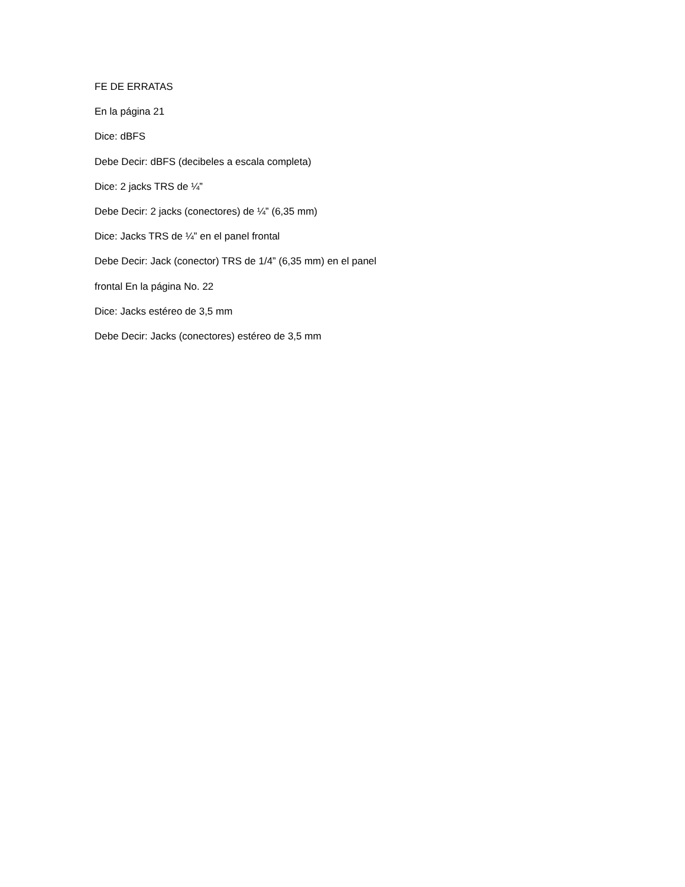FE DE ERRATAS
En la página 21
Dice: dBFS
Debe Decir: dBFS (decibeles a escala completa)
Dice: 2 jacks TRS de ¼”
Debe Decir: 2 jacks (conectores) de ¼” (6,35 mm)
Dice: Jacks TRS de ¼” en el panel frontal
Debe Decir: Jack (conector) TRS de 1/4” (6,35 mm) en el panel
frontal En la página No. 22
Dice: Jacks estéreo de 3,5 mm
Debe Decir: Jacks (conectores) estéreo de 3,5 mm